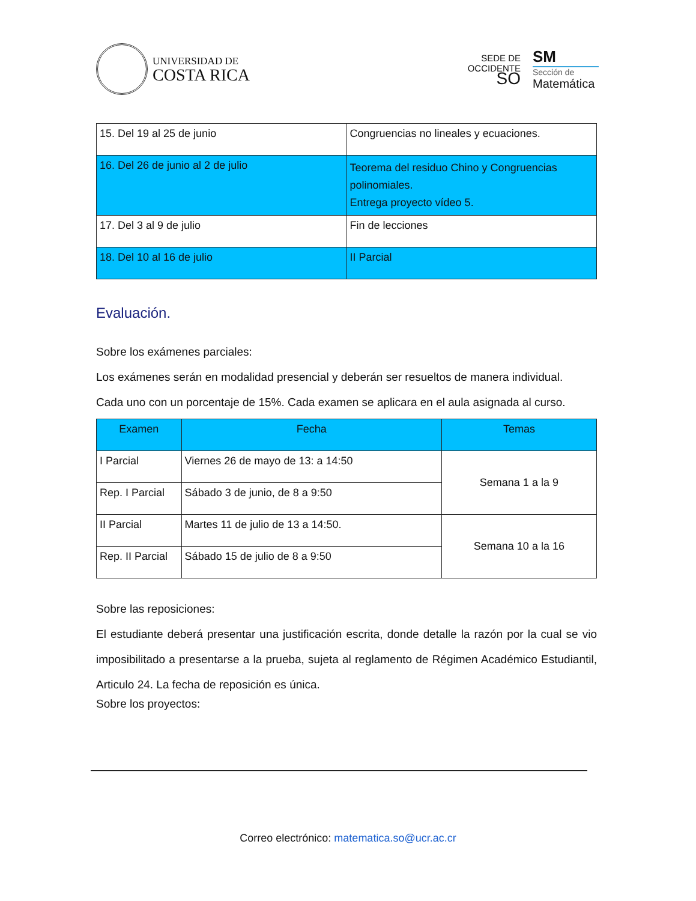UNIVERSIDAD DE
COSTA RICA
SEDE DE
OCCIDENTE
SO
SM
Sección de
Matemática
| 15. Del 19 al 25 de junio | Congruencias no lineales y ecuaciones. |
| 16. Del 26 de junio al 2 de julio | Teorema del residuo Chino y Congruencias polinomiales. Entrega proyecto vídeo 5. |
| 17. Del 3 al 9 de julio | Fin de lecciones |
| 18. Del 10 al 16 de julio | II Parcial |
Evaluación.
Sobre los exámenes parciales:
Los exámenes serán en modalidad presencial y deberán ser resueltos de manera individual.
Cada uno con un porcentaje de 15%. Cada examen se aplicara en el aula asignada al curso.
| Examen | Fecha | Temas |
| --- | --- | --- |
| I Parcial | Viernes 26 de mayo de 13: a 14:50 | Semana 1 a la 9 |
| Rep. I Parcial | Sábado 3 de junio, de 8 a 9:50 | |
| II Parcial | Martes 11 de julio de 13 a 14:50. | Semana 10 a la 16 |
| Rep. II Parcial | Sábado 15 de julio de 8 a 9:50 | |
Sobre las reposiciones:
El estudiante deberá presentar una justificación escrita, donde detalle la razón por la cual se vio imposibilitado a presentarse a la prueba, sujeta al reglamento de Régimen Académico Estudiantil, Articulo 24. La fecha de reposición es única.
Sobre los proyectos:
Correo electrónico: matematica.so@ucr.ac.cr